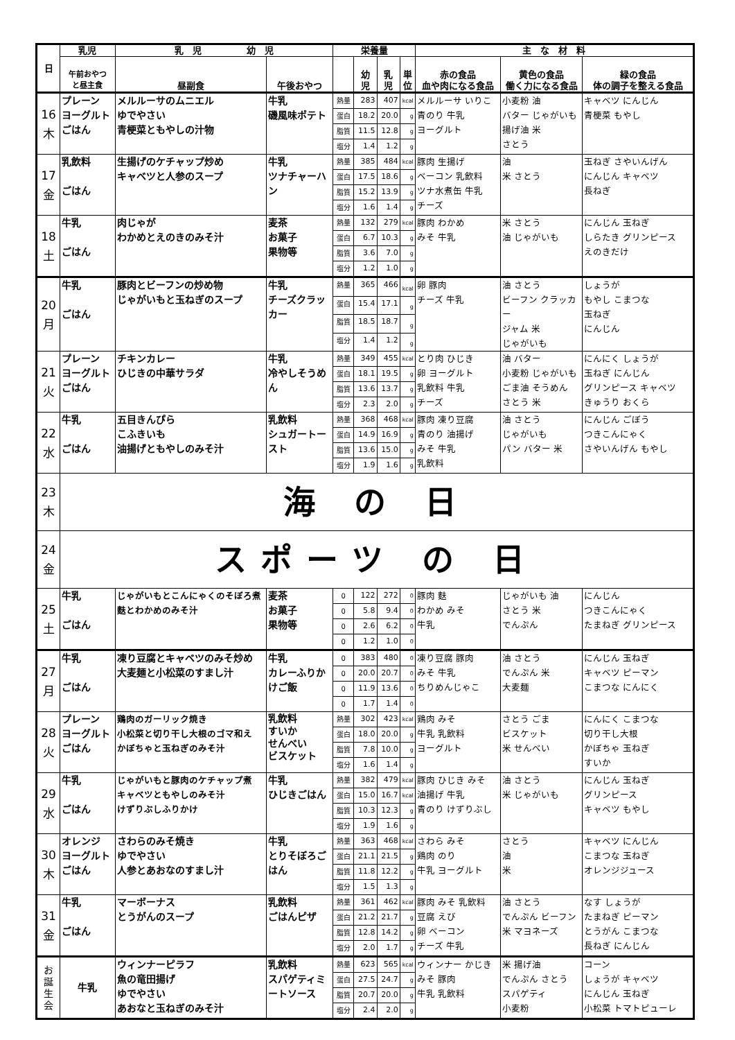| 日 | 乳児 | 乳 児 幼 児 | | 栄養量 | | | | 主 な 材 料 | | |
| --- | --- | --- | --- | --- | --- | --- | --- | --- | --- | --- |
| | 午前おやつ と昼主食 | 昼副食 | 午後おやつ | | 幼 児 | 乳 児 | 単 位 | 赤の食品 血や肉になる食品 | 黄色の食品 働く力になる食品 | 緑の食品 体の調子を整える食品 |
| 16 木 | プレーン ヨーグルト ごはん | メルルーサのムニエル ゆでやさい 青梗菜ともやしの汁物 | 牛乳 磯風味ポテト | 熱量 | 283 | 407 | kcal | メルルーサ いりこ 青のり 牛乳 ヨーグルト | 小麦粉 油 バター じゃがいも 揚げ油 米 さとう | キャベツ にんじん 青梗菜 もやし |
| | | | | 蛋白 | 18.2 | 20.0 | g | | | |
| | | | | 脂質 | 11.5 | 12.8 | g | | | |
| | | | | 塩分 | 1.4 | 1.2 | g | | | |
| 17 金 | 乳飲料 ごはん | 生揚げのケチャップ炒め キャベツと人参のスープ | 牛乳 ツナチャーハン | 熱量 | 385 | 484 | kcal | 豚肉 生揚げ ベーコン 乳飲料 ツナ水煮缶 牛乳 チーズ | 油 米 さとう | 玉ねぎ さやいんげん にんじん キャベツ 長ねぎ |
| | | | | 蛋白 | 17.5 | 18.6 | g | | | |
| | | | | 脂質 | 15.2 | 13.9 | g | | | |
| | | | | 塩分 | 1.6 | 1.4 | g | | | |
| 18 土 | 牛乳 ごはん | 肉じゃが わかめとえのきのみそ汁 | 麦茶 お菓子 果物等 | 熱量 | 132 | 279 | kcal | 豚肉 わかめ みそ 牛乳 | 米 さとう 油 じゃがいも | にんじん 玉ねぎ しらたき グリンピース えのきだけ |
| | | | | 蛋白 | 6.7 | 10.3 | g | | | |
| | | | | 脂質 | 3.6 | 7.0 | g | | | |
| | | | | 塩分 | 1.2 | 1.0 | g | | | |
| 20 月 | 牛乳 ごはん | 豚肉とビーフンの炒め物 じゃがいもと玉ねぎのスープ | 牛乳 チーズクラッカー | 熱量 | 365 | 466 | kcal | 卵 豚肉 チーズ 牛乳 | 油 さとう ビーフン クラッカー ジャム 米 じゃがいも | しょうが もやし こまつな 玉ねぎ にんじん |
| | | | | 蛋白 | 15.4 | 17.1 | g | | | |
| | | | | 脂質 | 18.5 | 18.7 | g | | | |
| | | | | 塩分 | 1.4 | 1.2 | g | | | |
| 21 火 | プレーン ヨーグルト ごはん | チキンカレー ひじきの中華サラダ | 牛乳 冷やしそうめん | 熱量 | 349 | 455 | kcal | とり肉 ひじき 卵 ヨーグルト 乳飲料 牛乳 チーズ | 油 バター 小麦粉 じゃがいも ごま油 そうめん さとう 米 | にんにく しょうが 玉ねぎ にんじん グリンピース キャベツ きゅうり おくら |
| | | | | 蛋白 | 18.1 | 19.5 | g | | | |
| | | | | 脂質 | 13.6 | 13.7 | g | | | |
| | | | | 塩分 | 2.3 | 2.0 | g | | | |
| 22 水 | 牛乳 ごはん | 五目きんぴら こふきいも 油揚げともやしのみそ汁 | 乳飲料 シュガートースト | 熱量 | 368 | 468 | kcal | 豚肉 凍り豆腐 青のり 油揚げ みそ 牛乳 乳飲料 | 油 さとう じゃがいも パン バター 米 | にんじん ごぼう つきこんにゃく さやいんげん もやし |
| | | | | 蛋白 | 14.9 | 16.9 | g | | | |
| | | | | 脂質 | 13.6 | 15.0 | g | | | |
| | | | | 塩分 | 1.9 | 1.6 | g | | | |
| 23 木 | 海 の 日 | | | | | | | | | |
| 24 金 | スポーツ の 日 | | | | | | | | | |
| 25 土 | 牛乳 ごはん | じゃがいもとこんにゃくのそぼろ煮 麩とわかめのみそ汁 | 麦茶 お菓子 果物等 | 0 | 122 | 272 | 0 | 豚肉 麩 わかめ みそ 牛乳 | じゃがいも 油 さとう 米 でんぷん | にんじん つきこんにゃく たまねぎ グリンピース |
| | | | | 0 | 5.8 | 9.4 | 0 | | | |
| | | | | 0 | 2.6 | 6.2 | 0 | | | |
| | | | | 0 | 1.2 | 1.0 | 0 | | | |
| 27 月 | 牛乳 ごはん | 凍り豆腐とキャベツのみそ炒め 大麦麺と小松菜のすまし汁 | 牛乳 カレーふりかけご飯 | 0 | 383 | 480 | 0 | 凍り豆腐 豚肉 みそ 牛乳 ちりめんじゃこ | 油 さとう でんぷん 米 大麦麺 | にんじん 玉ねぎ キャベツ ピーマン こまつな にんにく |
| | | | | 0 | 20.0 | 20.7 | 0 | | | |
| | | | | 0 | 11.9 | 13.6 | 0 | | | |
| | | | | 0 | 1.7 | 1.4 | 0 | | | |
| 28 火 | プレーン ヨーグルト ごはん | 鶏肉のガーリック焼き 小松菜と切り干し大根のゴマ和え かぼちゃと玉ねぎのみそ汁 | 乳飲料 すいか せんべい ビスケット | 熱量 | 302 | 423 | kcal | 鶏肉 みそ 牛乳 乳飲料 ヨーグルト | さとう ごま ビスケット 米 せんべい | にんにく こまつな 切り干し大根 かぼちゃ 玉ねぎ すいか |
| | | | | 蛋白 | 18.0 | 20.0 | g | | | |
| | | | | 脂質 | 7.8 | 10.0 | g | | | |
| | | | | 塩分 | 1.6 | 1.4 | g | | | |
| 29 水 | 牛乳 ごはん | じゃがいもと豚肉のケチャップ煮 キャベツともやしのみそ汁 けずりぶしふりかけ | 牛乳 ひじきごはん | 熱量 | 382 | 479 | kcal | 豚肉 ひじき みそ 油揚げ 牛乳 青のり けずりぶし | 油 さとう 米 じゃがいも | にんじん 玉ねぎ グリンピース キャベツ もやし |
| | | | | 蛋白 | 15.0 | 16.7 | kcal | | | |
| | | | | 脂質 | 10.3 | 12.3 | g | | | |
| | | | | 塩分 | 1.9 | 1.6 | g | | | |
| 30 木 | オレンジ ヨーグルト ごはん | さわらのみそ焼き ゆでやさい 人参とあおなのすまし汁 | 牛乳 とりそぼろごはん | 熱量 | 363 | 468 | kcal | さわら みそ 鶏肉 のり 牛乳 ヨーグルト | さとう 油 米 | キャベツ にんじん こまつな 玉ねぎ オレンジジュース |
| | | | | 蛋白 | 21.1 | 21.5 | g | | | |
| | | | | 脂質 | 11.8 | 12.2 | g | | | |
| | | | | 塩分 | 1.5 | 1.3 | g | | | |
| 31 金 | 牛乳 ごはん | マーボーナス とうがんのスープ | 乳飲料 ごはんピザ | 熱量 | 361 | 462 | kcal | 豚肉 みそ 乳飲料 豆腐 えび 卵 ベーコン チーズ 牛乳 | 油 さとう でんぷん ビーフン 米 マヨネーズ | なす しょうが たまねぎ ピーマン とうがん こまつな 長ねぎ にんじん |
| | | | | 蛋白 | 21.2 | 21.7 | g | | | |
| | | | | 脂質 | 12.8 | 14.2 | g | | | |
| | | | | 塩分 | 2.0 | 1.7 | g | | | |
| お 誕 生 会 | 牛乳 | ウィンナーピラフ 魚の竜田揚げ ゆでやさい あおなと玉ねぎのみそ汁 | 乳飲料 スパゲティミートソース | 熱量 | 623 | 565 | kcal | ウィンナー かじき みそ 豚肉 牛乳 乳飲料 | 米 揚げ油 でんぷん さとう スパゲティ 小麦粉 | コーン しょうが キャベツ にんじん 玉ねぎ 小松菜 トマトピューレ |
| | | | | 蛋白 | 27.5 | 24.7 | g | | | |
| | | | | 脂質 | 20.7 | 20.0 | g | | | |
| | | | | 塩分 | 2.4 | 2.0 | g | | | |